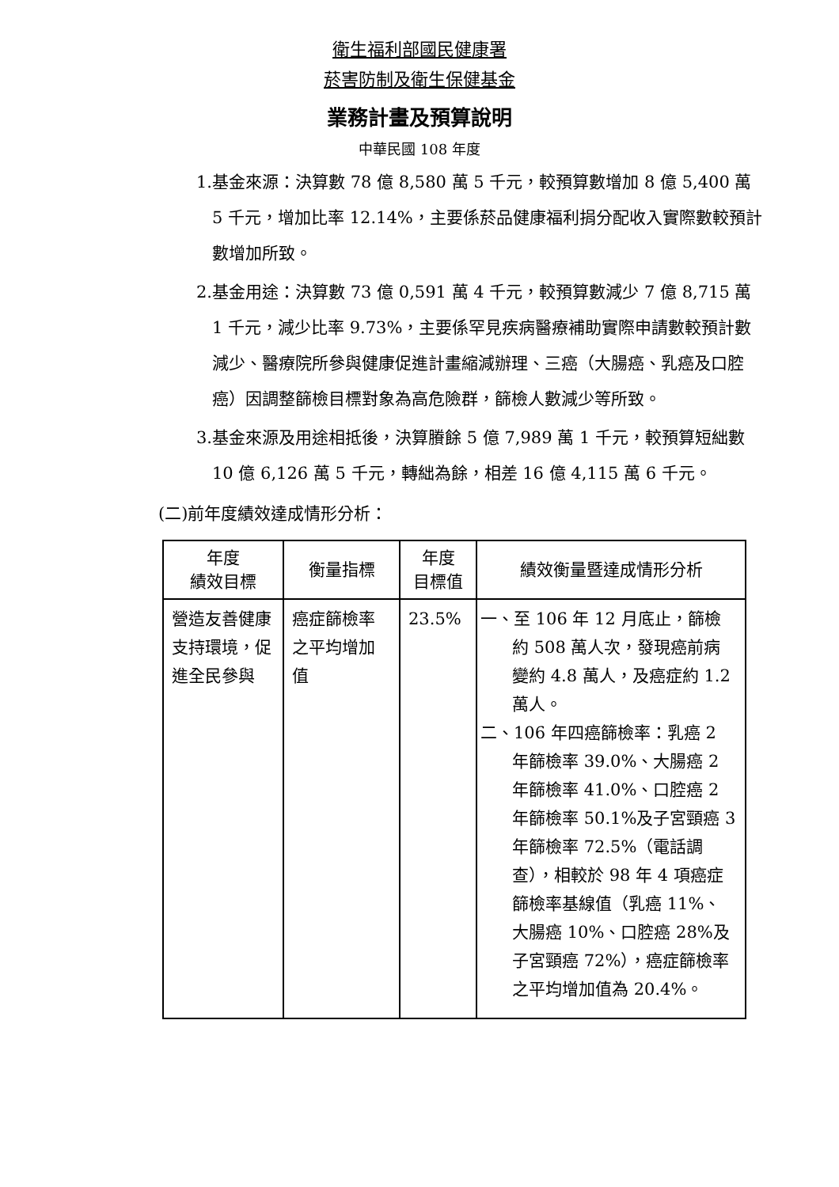衛生福利部國民健康署
菸害防制及衛生保健基金
業務計畫及預算說明
中華民國 108 年度
1.基金來源：決算數 78 億 8,580 萬 5 千元，較預算數增加 8 億 5,400 萬 5 千元，增加比率 12.14%，主要係菸品健康福利捐分配收入實際數較預計數增加所致。
2.基金用途：決算數 73 億 0,591 萬 4 千元，較預算數減少 7 億 8,715 萬 1 千元，減少比率 9.73%，主要係罕見疾病醫療補助實際申請數較預計數減少、醫療院所參與健康促進計畫縮減辦理、三癌（大腸癌、乳癌及口腔癌）因調整篩檢目標對象為高危險群，篩檢人數減少等所致。
3.基金來源及用途相抵後，決算賸餘 5 億 7,989 萬 1 千元，較預算短絀數 10 億 6,126 萬 5 千元，轉絀為餘，相差 16 億 4,115 萬 6 千元。
(二)前年度績效達成情形分析：
| 年度 績效目標 | 衡量指標 | 年度 目標值 | 績效衡量暨達成情形分析 |
| --- | --- | --- | --- |
| 營造友善健康支持環境，促進全民參與 | 癌症篩檢率之平均增加值 | 23.5% | 一、至 106 年 12 月底止，篩檢約 508 萬人次，發現癌前病變約 4.8 萬人，及癌症約 1.2 萬人。 二、106 年四癌篩檢率：乳癌 2 年篩檢率 39.0%、大腸癌 2 年篩檢率 41.0%、口腔癌 2 年篩檢率 50.1%及子宮頸癌 3 年篩檢率 72.5%（電話調查），相較於 98 年 4 項癌症篩檢率基線值（乳癌 11%、大腸癌 10%、口腔癌 28%及子宮頸癌 72%），癌症篩檢率之平均增加值為 20.4%。 |